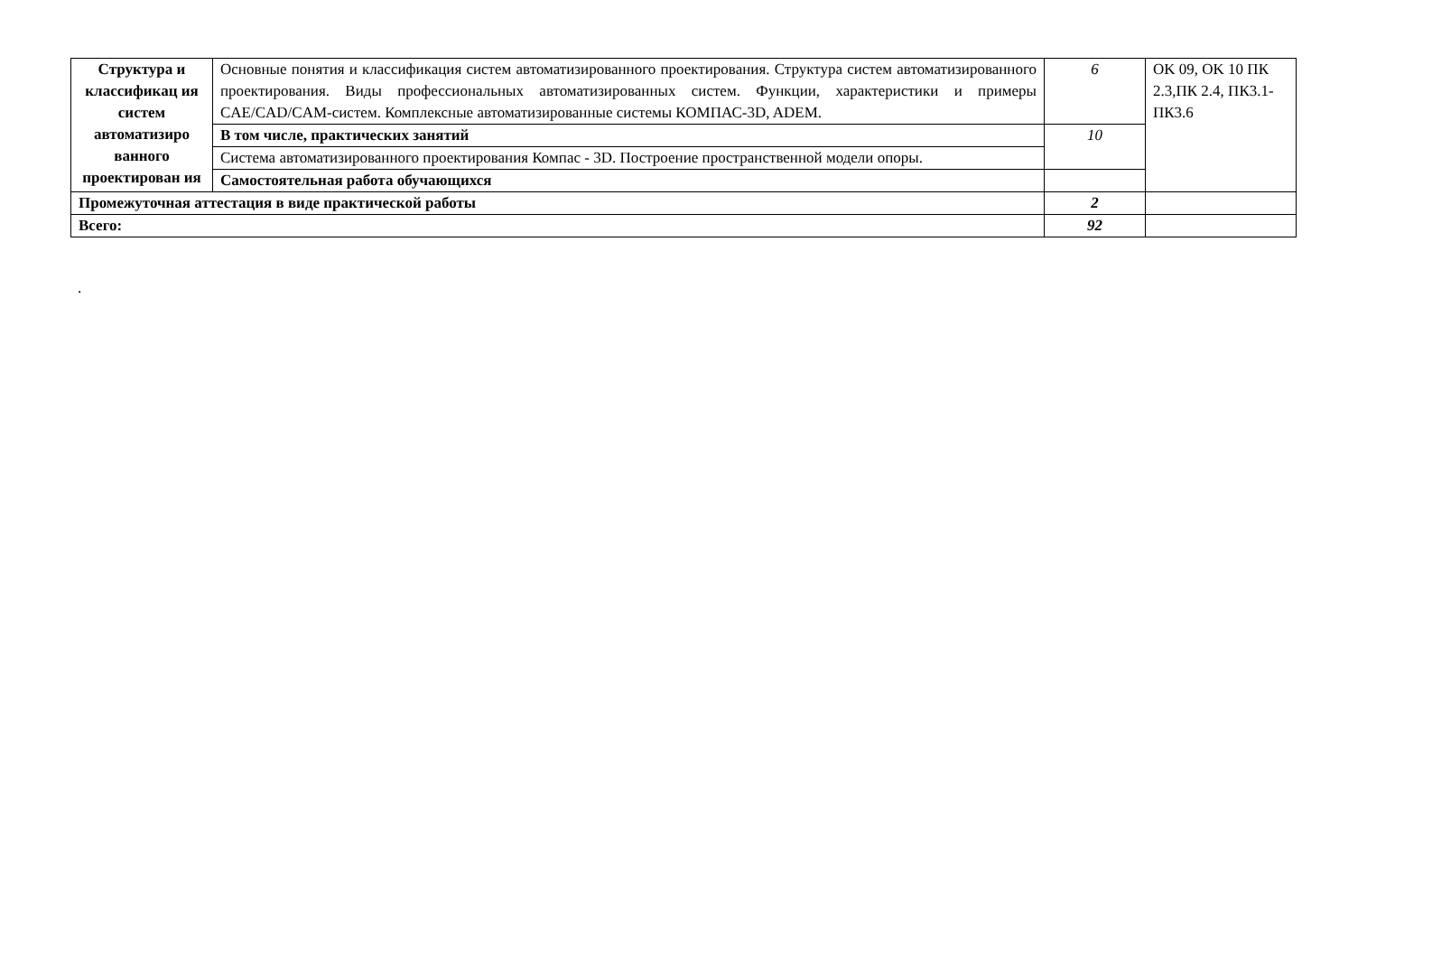| Структура и классификац ия систем автоматизиро ванного проектирован ия | Основные понятия и классификация систем автоматизированного проектирования. Структура систем автоматизированного проектирования. Виды профессиональных автоматизированных систем. Функции, характеристики и примеры CAE/CAD/CAM-систем. Комплексные автоматизированные системы КОМПАС-3D, ADEM. | 6 | OK 09, OK 10 ПК 2.3,ПК 2.4, ПК3.1-ПК3.6 |
| | В том числе, практических занятий | 10 | |
| | Система автоматизированного проектирования Компас - 3D. Построение пространственной модели опоры. | | |
| | Самостоятельная работа обучающихся | | |
| Промежуточная аттестация в виде практической работы | | 2 | |
| Всего: | | 92 | |
.